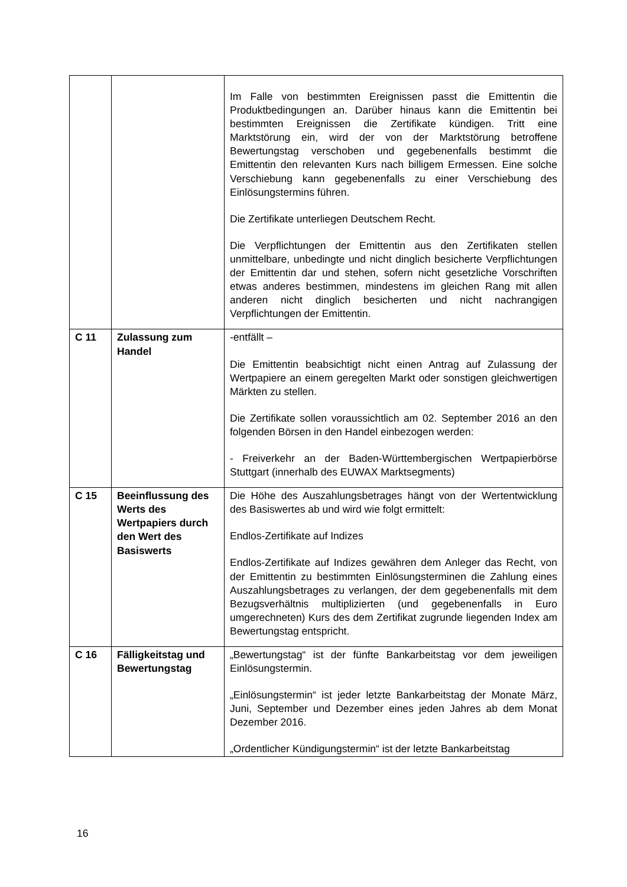| | | Im Falle von bestimmten Ereignissen passt die Emittentin die Produktbedingungen an. Darüber hinaus kann die Emittentin bei bestimmten Ereignissen die Zertifikate kündigen. Tritt eine Marktstörung ein, wird der von der Marktstörung betroffene Bewertungstag verschoben und gegebenenfalls bestimmt die Emittentin den relevanten Kurs nach billigem Ermessen. Eine solche Verschiebung kann gegebenenfalls zu einer Verschiebung des Einlösungstermins führen. Die Zertifikate unterliegen Deutschem Recht. Die Verpflichtungen der Emittentin aus den Zertifikaten stellen unmittelbare, unbedingte und nicht dinglich besicherte Verpflichtungen der Emittentin dar und stehen, sofern nicht gesetzliche Vorschriften etwas anderes bestimmen, mindestens im gleichen Rang mit allen anderen nicht dinglich besicherten und nicht nachrangigen Verpflichtungen der Emittentin. |
| C 11 | Zulassung zum Handel | -entfällt – Die Emittentin beabsichtigt nicht einen Antrag auf Zulassung der Wertpapiere an einem geregelten Markt oder sonstigen gleichwertigen Märkten zu stellen. Die Zertifikate sollen voraussichtlich am 02. September 2016 an den folgenden Börsen in den Handel einbezogen werden: - Freiverkehr an der Baden-Württembergischen Wertpapierbörse Stuttgart (innerhalb des EUWAX Marktsegments) |
| C 15 | Beeinflussung des Werts des Wertpapiers durch den Wert des Basiswerts | Die Höhe des Auszahlungsbetrages hängt von der Wertentwicklung des Basiswertes ab und wird wie folgt ermittelt: Endlos-Zertifikate auf Indizes Endlos-Zertifikate auf Indizes gewähren dem Anleger das Recht, von der Emittentin zu bestimmten Einlösungsterminen die Zahlung eines Auszahlungsbetrages zu verlangen, der dem gegebenenfalls mit dem Bezugsverhältnis multiplizierten (und gegebenenfalls in Euro umgerechneten) Kurs des dem Zertifikat zugrunde liegenden Index am Bewertungstag entspricht. |
| C 16 | Fälligkeitstag und Bewertungstag | „Bewertungstag“ ist der fünfte Bankarbeitstag vor dem jeweiligen Einlösungstermin. „Einlösungstermin“ ist jeder letzte Bankarbeitstag der Monate März, Juni, September und Dezember eines jeden Jahres ab dem Monat Dezember 2016. „Ordentlicher Kündigungstermin“ ist der letzte Bankarbeitstag |
16